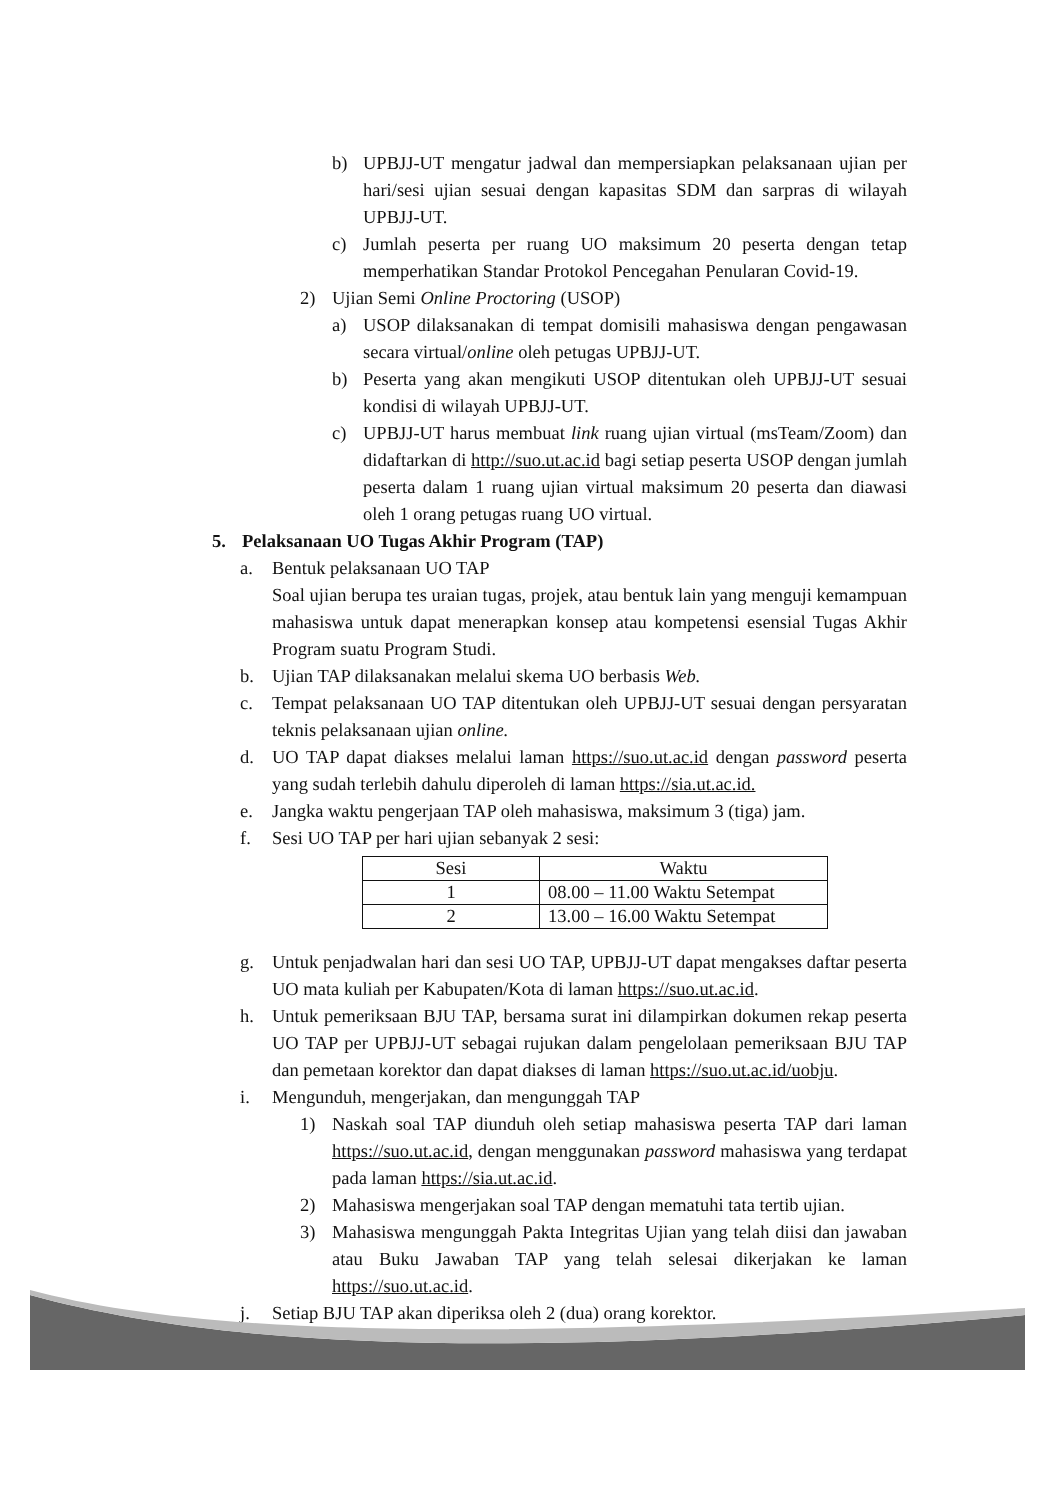b) UPBJJ-UT mengatur jadwal dan mempersiapkan pelaksanaan ujian per hari/sesi ujian sesuai dengan kapasitas SDM dan sarpras di wilayah UPBJJ-UT.
c) Jumlah peserta per ruang UO maksimum 20 peserta dengan tetap memperhatikan Standar Protokol Pencegahan Penularan Covid-19.
2) Ujian Semi Online Proctoring (USOP)
a) USOP dilaksanakan di tempat domisili mahasiswa dengan pengawasan secara virtual/online oleh petugas UPBJJ-UT.
b) Peserta yang akan mengikuti USOP ditentukan oleh UPBJJ-UT sesuai kondisi di wilayah UPBJJ-UT.
c) UPBJJ-UT harus membuat link ruang ujian virtual (msTeam/Zoom) dan didaftarkan di http://suo.ut.ac.id bagi setiap peserta USOP dengan jumlah peserta dalam 1 ruang ujian virtual maksimum 20 peserta dan diawasi oleh 1 orang petugas ruang UO virtual.
5. Pelaksanaan UO Tugas Akhir Program (TAP)
a. Bentuk pelaksanaan UO TAP
Soal ujian berupa tes uraian tugas, projek, atau bentuk lain yang menguji kemampuan mahasiswa untuk dapat menerapkan konsep atau kompetensi esensial Tugas Akhir Program suatu Program Studi.
b. Ujian TAP dilaksanakan melalui skema UO berbasis Web.
c. Tempat pelaksanaan UO TAP ditentukan oleh UPBJJ-UT sesuai dengan persyaratan teknis pelaksanaan ujian online.
d. UO TAP dapat diakses melalui laman https://suo.ut.ac.id dengan password peserta yang sudah terlebih dahulu diperoleh di laman https://sia.ut.ac.id.
e. Jangka waktu pengerjaan TAP oleh mahasiswa, maksimum 3 (tiga) jam.
f. Sesi UO TAP per hari ujian sebanyak 2 sesi:
| Sesi | Waktu |
| --- | --- |
| 1 | 08.00 – 11.00 Waktu Setempat |
| 2 | 13.00 – 16.00 Waktu Setempat |
g. Untuk penjadwalan hari dan sesi UO TAP, UPBJJ-UT dapat mengakses daftar peserta UO mata kuliah per Kabupaten/Kota di laman https://suo.ut.ac.id.
h. Untuk pemeriksaan BJU TAP, bersama surat ini dilampirkan dokumen rekap peserta UO TAP per UPBJJ-UT sebagai rujukan dalam pengelolaan pemeriksaan BJU TAP dan pemetaan korektor dan dapat diakses di laman https://suo.ut.ac.id/uobju.
i. Mengunduh, mengerjakan, dan mengunggah TAP
1) Naskah soal TAP diunduh oleh setiap mahasiswa peserta TAP dari laman https://suo.ut.ac.id, dengan menggunakan password mahasiswa yang terdapat pada laman https://sia.ut.ac.id.
2) Mahasiswa mengerjakan soal TAP dengan mematuhi tata tertib ujian.
3) Mahasiswa mengunggah Pakta Integritas Ujian yang telah diisi dan jawaban atau Buku Jawaban TAP yang telah selesai dikerjakan ke laman https://suo.ut.ac.id.
j. Setiap BJU TAP akan diperiksa oleh 2 (dua) orang korektor.